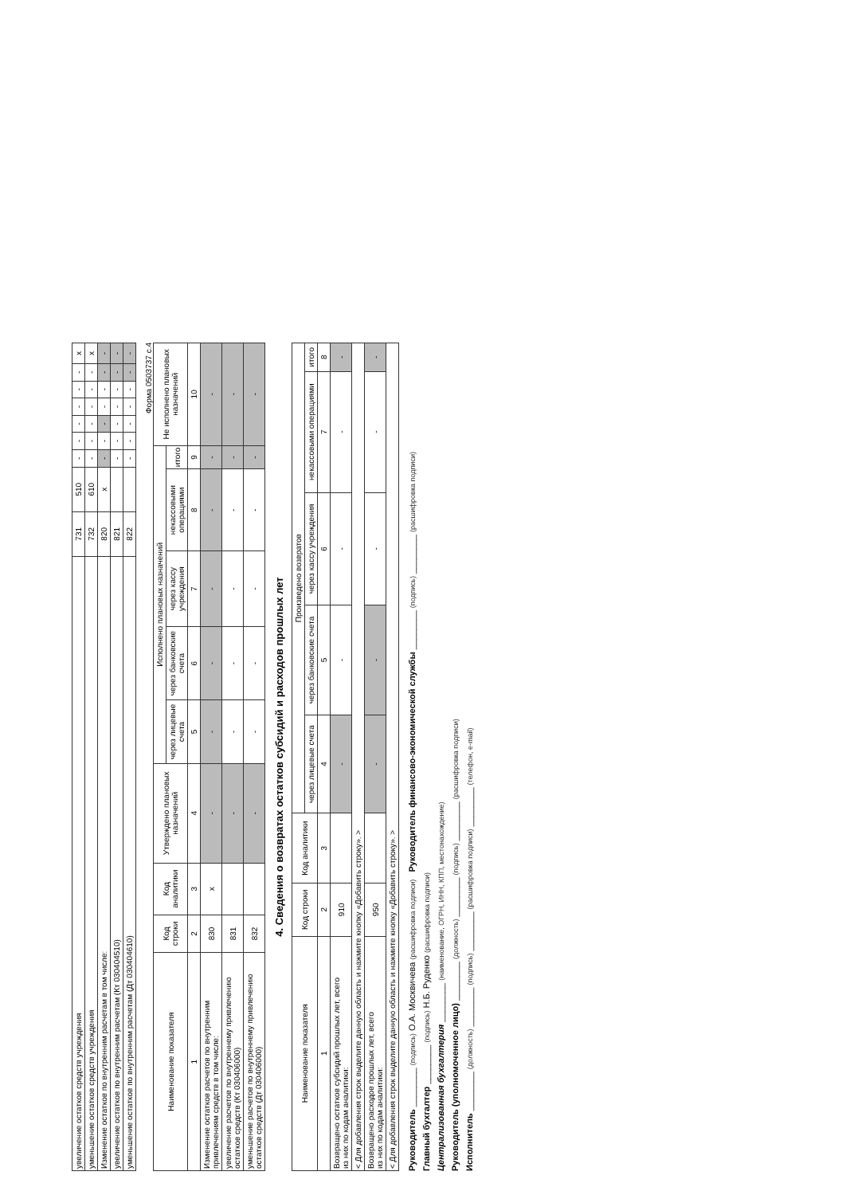| увеличение остатков средств учреждения | 731 | 510 | - | - | - | - | - | - | x |
| уменьшение остатков средств учреждения | 732 | 610 | - | - | - | - | - | - | x |
| Изменение остатков по внутренним расчетам в том числе: | 820 | x | - | - | - | - | - | - | - |
| увеличение остатков по внутренним расчетам (Кт 030404510) | 821 | | - | - | - | - | - | - | - |
| уменьшение остатков по внутренним расчетам (Дт 030404610) | 822 | | - | - | - | - | - | - | - |
Форма 0503737 с.4
| Наименование показателя | Код строки | Код аналитики | Утверждено плановых назначений | Исполнено плановых назначений | | | | | Не исполнено плановых назначений |
| --- | --- | --- | --- | --- | --- | --- | --- | --- | --- |
| | | | | через лицевые счета | через банковские счета | через кассу учреждения | некассовыми операциями | итого | |
| 1 | 2 | 3 | 4 | 5 | 6 | 7 | 8 | 9 | 10 |
| Изменение остатков расчетов по внутренним привлечениям средств в том числе: | 830 | x | - | - | - | - | - | - | - |
| увеличение расчетов по внутреннему привлечению остатков средств (Кт 030406000) | 831 | | - | - | - | - | - | - | - |
| уменьшение расчетов по внутреннему привлечению остатков средств (Дт 030406000) | 832 | | - | - | - | - | - | - | - |
4. Сведения о возвратах остатков субсидий и расходов прошлых лет
| Наименование показателя | Код строки | Код аналитики | Произведено возвратов | | | | |
| --- | --- | --- | --- | --- | --- | --- | --- |
| | | | через лицевые счета | через банковские счета | через кассу учреждения | некассовыми операциями | итого |
| 1 | 2 | 3 | 4 | 5 | 6 | 7 | 8 |
| Возвращено остатков субсидий прошлых лет, всего из них по кодам аналитики: | 910 | | - | - | - | - | - |
| < Для добавления строк выделите данную область и нажмите кнопку «Добавить строку». > | | | | | | | |
| Возвращено расходов прошлых лет, всего из них по кодам аналитики: | 950 | | - | - | - | - | - |
| < Для добавления строк выделите данную область и нажмите кнопку «Добавить строку». > | | | | | | | |
Руководитель ________ (подпись) О.А. Москвичева (расшифровка подписи) Руководитель финансово-экономической службы ________ (подпись) ________ (расшифровка подписи)
Главный бухгалтер ________ (подпись) Н.Б. Руденко (расшифровка подписи)
Централизованная бухгалтерия ________ (наименование, ОГРН, ИНН, КПП, местонахождение)
Руководитель (уполномоченное лицо) ________ (должность) ________ (подпись) ________ (расшифровка подписи)
Исполнитель ________ (должность) ________ (подпись) ________ (расшифровка подписи) ________ (телефон, e-mail)